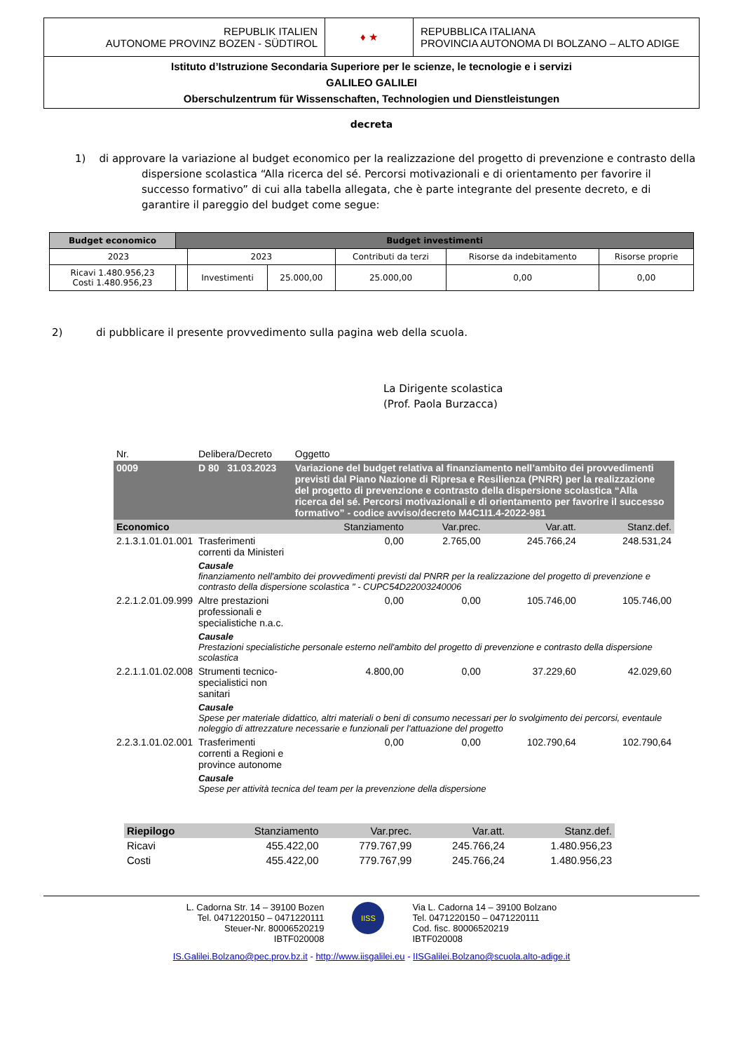| REPUBLIK ITALIEN AUTONOME PROVINZ BOZEN - SÜDTIROL | ♦ ★ | REPUBBLICA ITALIANA PROVINCIA AUTONOMA DI BOLZANO – ALTO ADIGE |
| Istituto d’Istruzione Secondaria Superiore per le scienze, le tecnologie e i servizi GALILEO GALILEI Oberschulzentrum für Wissenschaften, Technologien und Dienstleistungen | | |
decreta
1) di approvare la variazione al budget economico per la realizzazione del progetto di prevenzione e contrasto della dispersione scolastica “Alla ricerca del sé. Percorsi motivazionali e di orientamento per favorire il successo formativo” di cui alla tabella allegata, che è parte integrante del presente decreto, e di garantire il pareggio del budget come segue:
| Budget economico | Budget investimenti | | | | | |
| --- | --- | --- | --- | --- | --- | --- |
| 2023 | | 2023 | | Contributi da terzi | Risorse da indebitamento | Risorse proprie |
| Ricavi 1.480.956,23 Costi 1.480.956,23 | | Investimenti | 25.000,00 | 25.000,00 | 0,00 | 0,00 |
2) di pubblicare il presente provvedimento sulla pagina web della scuola.
La Dirigente scolastica
(Prof. Paola Burzacca)
| Nr. | Delibera/Decreto | Oggetto | | | |
| 0009 | D 80 31.03.2023 | Variazione del budget relativa al finanziamento nell’ambito dei provvedimenti previsti dal Piano Nazione di Ripresa e Resilienza (PNRR) per la realizzazione del progetto di prevenzione e contrasto della dispersione scolastica “Alla ricerca del sé. Percorsi motivazionali e di orientamento per favorire il successo formativo” - codice avviso/decreto M4C1I1.4-2022-981 | | | |
| Economico | | Stanziamento | Var.prec. | Var.att. | Stanz.def. |
| 2.1.3.1.01.01.001 | Trasferimenti correnti da Ministeri | 0,00 | 2.765,00 | 245.766,24 | 248.531,24 |
| | Causale finanziamento nell'ambito dei provvedimenti previsti dal PNRR per la realizzazione del progetto di prevenzione e contrasto della dispersione scolastica " - CUPC54D22003240006 | | | | |
| 2.2.1.2.01.09.999 | Altre prestazioni professionali e specialistiche n.a.c. | 0,00 | 0,00 | 105.746,00 | 105.746,00 |
| | Causale Prestazioni specialistiche personale esterno nell'ambito del progetto di prevenzione e contrasto della dispersione scolastica | | | | |
| 2.2.1.1.01.02.008 | Strumenti tecnico-specialistici non sanitari | 4.800,00 | 0,00 | 37.229,60 | 42.029,60 |
| | Causale Spese per materiale didattico, altri materiali o beni di consumo necessari per lo svolgimento dei percorsi, eventaule noleggio di attrezzature necessarie e funzionali per l'attuazione del progetto | | | | |
| 2.2.3.1.01.02.001 | Trasferimenti correnti a Regioni e province autonome | 0,00 | 0,00 | 102.790,64 | 102.790,64 |
| | Causale Spese per attività tecnica del team per la prevenzione della dispersione | | | | |
| Riepilogo | Stanziamento | Var.prec. | Var.att. | Stanz.def. |
| Ricavi | 455.422,00 | 779.767,99 | 245.766,24 | 1.480.956,23 |
| Costi | 455.422,00 | 779.767,99 | 245.766,24 | 1.480.956,23 |
L. Cadorna Str. 14 – 39100 Bozen
Tel. 0471220150 – 0471220111
Steuer-Nr. 80006520219
IBTF020008
IISS
Via L. Cadorna 14 – 39100 Bolzano
Tel. 0471220150 – 0471220111
Cod. fisc. 80006520219
IBTF020008
IS.Galilei.Bolzano@pec.prov.bz.it - http://www.iisgalilei.eu - IISGalilei.Bolzano@scuola.alto-adige.it